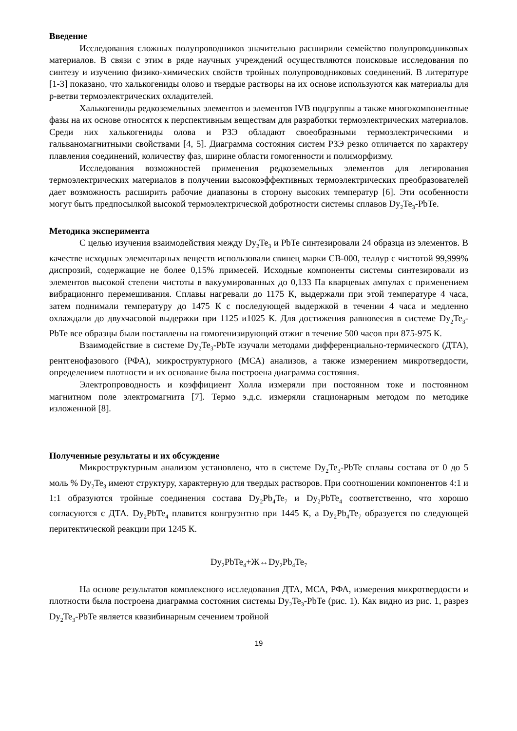Введение
Исследования сложных полупроводников значительно расширили семейство полупроводниковых материалов. В связи с этим в ряде научных учреждений осуществляются поисковые исследования по синтезу и изучению физико-химических свойств тройных полупроводниковых соединений. В литературе [1-3] показано, что халькогениды олово и твердые растворы на их основе используются как материалы для p-ветви термоэлектрических охладителей.
Халькогениды редкоземельных элементов и элементов IVB подгруппы а также многокомпонентные фазы на их основе относятся к перспективным веществам для разработки термоэлектрических материалов. Среди них халькогениды олова и РЗЭ обладают своеобразными термоэлектрическими и гальваномагнитными свойствами [4, 5]. Диаграмма состояния систем РЗЭ резко отличается по характеру плавления соединений, количеству фаз, ширине области гомогенности и полиморфизму.
Исследования возможностей применения редкоземельных элементов для легирования термоэлектрических материалов в получении высокоэффективных термоэлектрических преобразователей дает возможность расширить рабочие диапазоны в сторону высоких температур [6]. Эти особенности могут быть предпосылкой высокой термоэлектрической добротности системы сплавов Dy<sub>2</sub>Te<sub>3</sub>-PbTe.
Методика эксперимента
С целью изучения взаимодействия между Dy<sub>2</sub>Te<sub>3</sub> и PbTe синтезировали 24 образца из элементов. В качестве исходных элементарных веществ использовали свинец марки СВ-000, теллур с чистотой 99,999% диспрозий, содержащие не более 0,15% примесей. Исходные компоненты системы синтезировали из элементов высокой степени чистоты в вакуумированных до 0,133 Па кварцевых ампулах с применением вибрационнго перемешивания. Сплавы нагревали до 1175 К, выдержали при этой температуре 4 часа, затем поднимали температуру до 1475 К с последующей выдержкой в течении 4 часа и медленно охлаждали до двухчасовой выдержки при 1125 и1025 К. Для достижения равновесия в системе Dy<sub>2</sub>Te<sub>3</sub>-PbTe все образцы были поставлены на гомогенизирующий отжиг в течение 500 часов при 875-975 К.
Взаимодействие в системе Dy<sub>2</sub>Te<sub>3</sub>-PbTe изучали методами дифференциально-термического (ДТА), рентгенофазового (РФА), микроструктурного (МСА) анализов, а также измерением микротвердости, определением плотности и их основание была построена диаграмма состояния.
Электропроводность и коэффициент Холла измеряли при постоянном токе и постоянном магнитном поле электромагнита [7]. Термо э.д.с. измеряли стационарным методом по методике изложенной [8].
Полученные результаты и их обсуждение
Микроструктурным анализом установлено, что в системе Dy<sub>2</sub>Te<sub>3</sub>-PbTe сплавы состава от 0 до 5 моль % Dy<sub>2</sub>Te<sub>3</sub> имеют структуру, характерную для твердых растворов. При соотношении компонентов 4:1 и 1:1 образуются тройные соединения состава Dy<sub>2</sub>Pb<sub>4</sub>Te<sub>7</sub> и Dy<sub>2</sub>PbTe<sub>4</sub> соответственно, что хорошо согласуются с ДТА. Dy<sub>2</sub>PbTe<sub>4</sub> плавится конгруэнтно при 1445 К, а Dy<sub>2</sub>Pb<sub>4</sub>Te<sub>7</sub> образуется по следующей перитектической реакции при 1245 К.
Dy<sub>2</sub>PbTe<sub>4</sub>+Ж↔Dy<sub>2</sub>Pb<sub>4</sub>Te<sub>7</sub>
На основе результатов комплексного исследования ДТА, МСА, РФА, измерения микротвердости и плотности была построена диаграмма состояния системы Dy<sub>2</sub>Te<sub>3</sub>-PbTe (рис. 1). Как видно из рис. 1, разрез Dy<sub>2</sub>Te<sub>3</sub>-PbTe является квазибинарным сечением тройной
19